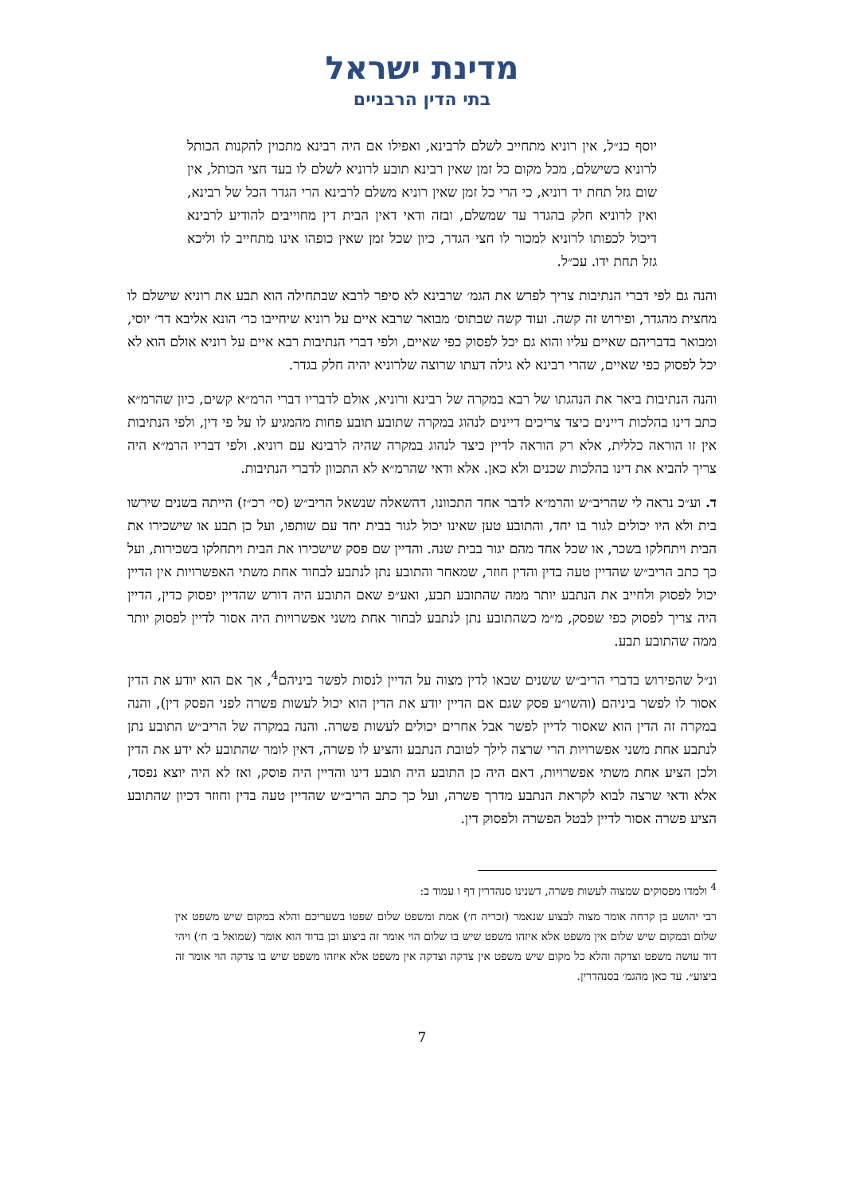מדינת ישראל
בתי הדין הרבניים
יוסף כנ״ל, אין רוניא מתחייב לשלם לרבינא, ואפילו אם היה רבינא מתכוין להקנות הכותל לרוניא כשישלם, מכל מקום כל זמן שאין רבינא תובע לרוניא לשלם לו בעד חצי הכותל, אין שום גזל תחת יד רוניא, כי הרי כל זמן שאין רוניא משלם לרבינא הרי הגדר הכל של רבינא, ואין לרוניא חלק בהגדר עד שמשלם, ובזה ודאי דאין הבית דין מחוייבים להודיע לרבינא דיכול לכפותו לרוניא למכור לו חצי הגדר, כיון שכל זמן שאין כופהו אינו מתחייב לו וליכא גזל תחת ידו. עכ״ל.
והנה גם לפי דברי הנתיבות צריך לפרש את הגמ׳ שרבינא לא סיפר לרבא שבתחילה הוא תבע את רוניא שישלם לו מחצית מהגדר, ופירוש זה קשה. ועוד קשה שבתוס׳ מבואר שרבא איים על רוניא שיחייבו כר׳ הונא אליבא דר׳ יוסי, ומבואר בדבריהם שאיים עליו והוא גם יכל לפסוק כפי שאיים, ולפי דברי הנתיבות רבא איים על רוניא אולם הוא לא יכל לפסוק כפי שאיים, שהרי רבינא לא גילה דעתו שרוצה שלרוניא יהיה חלק בגדר.
והנה הנתיבות ביאר את הנהגתו של רבא במקרה של רבינא ורוניא, אולם לדבריו דברי הרמ״א קשים, כיון שהרמ״א כתב דינו בהלכות דיינים כיצד צריכים דיינים לנהוג במקרה שתובע תובע פחות מהמגיע לו על פי דין, ולפי הנתיבות אין זו הוראה כללית, אלא רק הוראה לדיין כיצד לנהוג במקרה שהיה לרבינא עם רוניא. ולפי דבריו הרמ״א היה צריך להביא את דינו בהלכות שכנים ולא כאן. אלא ודאי שהרמ״א לא התכוון לדברי הנתיבות.
ד. וע״כ נראה לי שהריב״ש והרמ״א לדבר אחד התכוונו, דהשאלה שנשאל הריב״ש (סי׳ רכ״ז) הייתה בשנים שירשו בית ולא היו יכולים לגור בו יחד, והתובע טען שאינו יכול לגור בבית יחד עם שותפו, ועל כן תבע או שישכירו את הבית ויתחלקו בשכר, או שכל אחד מהם יגור בבית שנה. והדיין שם פסק שישכירו את הבית ויתחלקו בשכירות, ועל כך כתב הריב״ש שהדיין טעה בדין והדין חוזר, שמאחר והתובע נתן לנתבע לבחור אחת משתי האפשרויות אין הדיין יכול לפסוק ולחייב את הנתבע יותר ממה שהתובע תבע, ואע״פ שאם התובע היה דורש שהדיין יפסוק כדין, הדיין היה צריך לפסוק כפי שפסק, מ״מ כשהתובע נתן לנתבע לבחור אחת משני אפשרויות היה אסור לדיין לפסוק יותר ממה שהתובע תבע.
ונ״ל שהפירוש בדברי הריב״ש ששנים שבאו לדין מצוה על הדיין לנסות לפשר ביניהם<sup>4</sup>, אך אם הוא יודע את הדין אסור לו לפשר ביניהם (והשו״ע פסק שגם אם הדיין יודע את הדין הוא יכול לעשות פשרה לפני הפסק דין), והנה במקרה זה הדין הוא שאסור לדיין לפשר אבל אחרים יכולים לעשות פשרה. והנה במקרה של הריב״ש התובע נתן לנתבע אחת משני אפשרויות הרי שרצה לילך לטובת הנתבע והציע לו פשרה, דאין לומר שהתובע לא ידע את הדין ולכן הציע אחת משתי אפשרויות, דאם היה כן התובע היה תובע דינו והדיין היה פוסק, ואז לא היה יוצא נפסד, אלא ודאי שרצה לבוא לקראת הנתבע מדרך פשרה, ועל כך כתב הריב״ש שהדיין טעה בדין וחוזר דכיון שהתובע הציע פשרה אסור לדיין לבטל הפשרה ולפסוק דין.
<sup>4</sup> ולמדו מפסוקים שמצוה לעשות פשרה, דשנינו סנהדרין דף ו עמוד ב:
רבי יהושע בן קרחה אומר מצוה לבצוע שנאמר (זכריה ח׳) אמת ומשפט שלום שפטו בשעריכם והלא במקום שיש משפט אין שלום ובמקום שיש שלום אין משפט אלא איזהו משפט שיש בו שלום הוי אומר זה ביצוע וכן בדוד הוא אומר (שמואל ב׳ ח׳) ויהי דוד עושה משפט וצדקה והלא כל מקום שיש משפט אין צדקה וצדקה אין משפט אלא איזהו משפט שיש בו צדקה הוי אומר זה ביצוע״. עד כאן מהגמ׳ בסנהדרין.
7